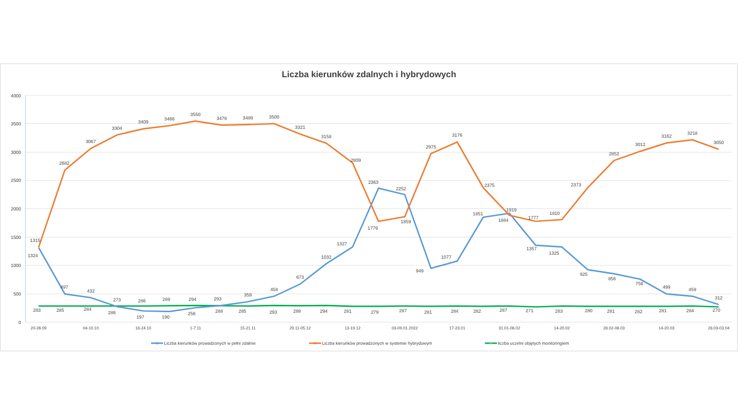Liczba kierunków zdalnych i hybrydowych
4000
3500
3000
2500
2000
1500
1000
500
0
20-26.09
04-10.10
18-24.10
1-7.11
15-21.11
29.11-05.12
13-19.12
03-09.01.2022
17-23.01
31.01-06.02
14-20.02
28.02-06.03
14-20.03
28.03-03.04
1315
497
432
273
197
190
256
293
359
458
673
1032
1327
2363
2252
949
1077
1851
1919
1357
1325
925
856
756
499
459
312
1324
2682
3067
3304
3409
3466
3550
3479
3489
3500
3321
3158
2809
1779
1859
2975
3176
2375
1884
1777
1810
2373
2852
3012
3162
3218
3050
283
285
284
286
286
289
294
288
285
293
289
294
281
279
287
281
284
282
287
271
283
280
281
282
281
284
270
Liczba kierunków prowadzonych w pełni zdalnie
Liczba kierunków prowadzonych w systemie hybrydowym
liczba uczelni objętych monitoringiem